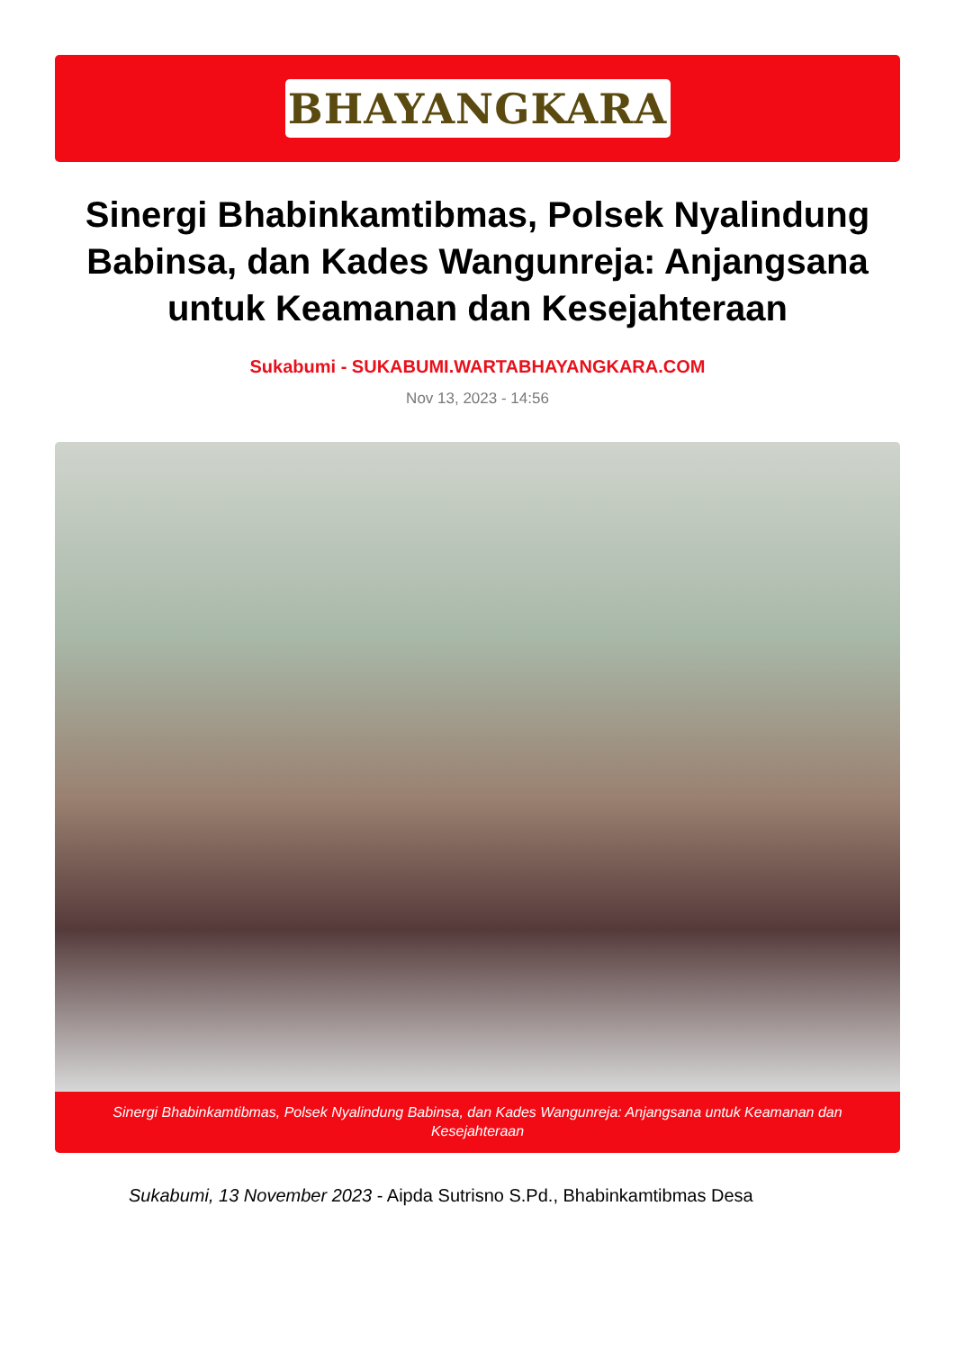BHAYANGKARA
Sinergi Bhabinkamtibmas, Polsek Nyalindung Babinsa, dan Kades Wangunreja: Anjangsana untuk Keamanan dan Kesejahteraan
Sukabumi - SUKABUMI.WARTABHAYANGKARA.COM
Nov 13, 2023 - 14:56
Sinergi Bhabinkamtibmas, Polsek Nyalindung Babinsa, dan Kades Wangunreja: Anjangsana untuk Keamanan dan Kesejahteraan
Sukabumi, 13 November 2023 - Aipda Sutrisno S.Pd., Bhabinkamtibmas Desa